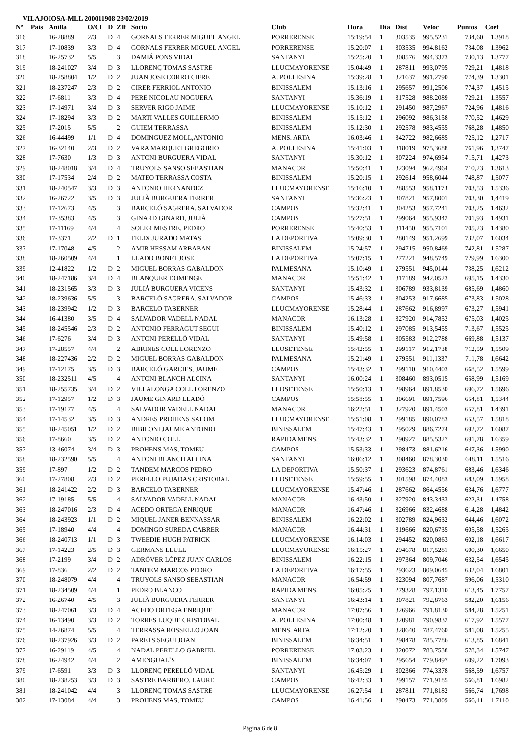VILAJOIOSA-MLL 200011908 23/02/2019
| Nº | Pais | Anilla | O/Cl | D | ZIf | Socio | Club | Hora | Dia | Dist | Veloc | Puntos | Coef |
| --- | --- | --- | --- | --- | --- | --- | --- | --- | --- | --- | --- | --- | --- |
| 316 | | 16-28889 | 2/3 | D | 4 | GORNALS FERRER MIGUEL ANGEL | PORRERENSE | 15:19:54 | 1 | 303535 | 995,5231 | 734,60 | 1,3918 |
| 317 | | 17-10839 | 3/3 | D | 4 | GORNALS FERRER MIGUEL ANGEL | PORRERENSE | 15:20:07 | 1 | 303535 | 994,8162 | 734,08 | 1,3962 |
| 318 | | 16-25732 | 5/5 | | 3 | DAMIÁ PONS VIDAL | SANTANYI | 15:25:20 | 1 | 308576 | 994,3373 | 730,13 | 1,3777 |
| 319 | | 18-241027 | 3/4 | D | 3 | LLORENÇ TOMAS SASTRE | LLUCMAYORENSE | 15:04:49 | 1 | 287811 | 993,0795 | 729,21 | 1,4818 |
| 320 | | 18-258804 | 1/2 | D | 2 | JUAN JOSE CORRO CIFRE | A. POLLESINA | 15:39:28 | 1 | 321637 | 991,2790 | 774,39 | 1,3301 |
| 321 | | 18-237247 | 2/3 | D | 2 | CIRER FERRIOL ANTONIO | BINISSALEM | 15:13:16 | 1 | 295657 | 991,2506 | 774,37 | 1,4515 |
| 322 | | 17-6811 | 3/3 | D | 4 | PERE NICOLAU NOGUERA | SANTANYI | 15:36:19 | 1 | 317528 | 988,2089 | 729,21 | 1,3557 |
| 323 | | 17-14971 | 3/4 | D | 3 | SERVER RIGO JAIME | LLUCMAYORENSE | 15:10:12 | 1 | 291450 | 987,2967 | 724,96 | 1,4816 |
| 324 | | 17-18294 | 3/3 | D | 2 | MARTI VALLES GUILLERMO | BINISSALEM | 15:15:12 | 1 | 296092 | 986,3158 | 770,52 | 1,4629 |
| 325 | | 17-2015 | 5/5 | | 2 | GUIEM TERRASSA | BINISSALEM | 15:12:30 | 1 | 292578 | 983,4555 | 768,28 | 1,4850 |
| 326 | | 16-44499 | 1/1 | D | 4 | DOMINGUEZ MOLL,ANTONIO | MENS. ARTA | 16:03:46 | 1 | 342722 | 982,6685 | 725,12 | 1,2717 |
| 327 | | 16-32140 | 2/3 | D | 2 | VARA MARQUET GREGORIO | A. POLLESINA | 15:41:03 | 1 | 318019 | 975,3688 | 761,96 | 1,3747 |
| 328 | | 17-7630 | 1/3 | D | 3 | ANTONI BURGUERA VIDAL | SANTANYI | 15:30:12 | 1 | 307224 | 974,6954 | 715,71 | 1,4273 |
| 329 | | 18-248018 | 3/4 | D | 4 | TRUYOLS SANSO SEBASTIAN | MANACOR | 15:50:41 | 1 | 323094 | 962,4964 | 710,23 | 1,3613 |
| 330 | | 17-17534 | 2/4 | D | 2 | MATEO TERRASSA COSTA | BINISSALEM | 15:20:15 | 1 | 292614 | 958,6044 | 748,87 | 1,5077 |
| 331 | | 18-240547 | 3/3 | D | 3 | ANTONIO HERNANDEZ | LLUCMAYORENSE | 15:16:10 | 1 | 288553 | 958,1173 | 703,53 | 1,5336 |
| 332 | | 16-26722 | 3/5 | D | 3 | JULIÀ BURGUERA FERRER | SANTANYI | 15:36:23 | 1 | 307821 | 957,8001 | 703,30 | 1,4419 |
| 333 | | 17-12673 | 4/5 | | 3 | BARCELÓ SAGRERA, SALVADOR | CAMPOS | 15:32:41 | 1 | 304253 | 957,7241 | 703,25 | 1,4632 |
| 334 | | 17-35383 | 4/5 | | 3 | GINARD GINARD, JULIÀ | CAMPOS | 15:27:51 | 1 | 299064 | 955,9342 | 701,93 | 1,4931 |
| 335 | | 17-11169 | 4/4 | | 4 | SOLER MESTRE, PEDRO | PORRERENSE | 15:40:53 | 1 | 311450 | 955,7101 | 705,23 | 1,4380 |
| 336 | | 17-3371 | 2/2 | D | 1 | FELIX JURADO MATAS | LA DEPORTIVA | 15:09:30 | 1 | 280149 | 951,2699 | 732,07 | 1,6034 |
| 337 | | 17-17048 | 4/5 | | 2 | AMIR HESSAM ARBABAN | BINISSALEM | 15:24:57 | 1 | 294715 | 950,8469 | 742,81 | 1,5287 |
| 338 | | 18-260509 | 4/4 | | 1 | LLADO BONET JOSE | LA DEPORTIVA | 15:07:15 | 1 | 277221 | 948,5749 | 729,99 | 1,6300 |
| 339 | | 12-41822 | 1/2 | D | 2 | MIGUEL BORRAS GABALDON | PALMESANA | 15:10:49 | 1 | 279551 | 945,0144 | 738,25 | 1,6212 |
| 340 | | 18-247186 | 3/4 | D | 4 | BLANQUER DOMENGE | MANACOR | 15:51:42 | 1 | 317189 | 942,0523 | 695,15 | 1,4330 |
| 341 | | 18-231565 | 3/3 | D | 3 | JULIÁ BURGUERA VICENS | SANTANYI | 15:43:32 | 1 | 306789 | 933,8139 | 685,69 | 1,4860 |
| 342 | | 18-239636 | 5/5 | | 3 | BARCELÓ SAGRERA, SALVADOR | CAMPOS | 15:46:33 | 1 | 304253 | 917,6685 | 673,83 | 1,5028 |
| 343 | | 18-239942 | 1/2 | D | 3 | BARCELO TABERNER | LLUCMAYORENSE | 15:28:44 | 1 | 287662 | 916,8997 | 673,27 | 1,5941 |
| 344 | | 16-41380 | 3/5 | D | 4 | SALVADOR VADELL NADAL | MANACOR | 16:13:28 | 1 | 327920 | 914,7852 | 675,03 | 1,4025 |
| 345 | | 18-245546 | 2/3 | D | 2 | ANTONIO FERRAGUT SEGUI | BINISSALEM | 15:40:12 | 1 | 297085 | 913,5455 | 713,67 | 1,5525 |
| 346 | | 17-6276 | 3/4 | D | 3 | ANTONI PERELLÓ VIDAL | SANTANYI | 15:49:58 | 1 | 305583 | 912,2788 | 669,88 | 1,5137 |
| 347 | | 17-28557 | 4/4 | | 2 | ABRINES COLL LORENZO | LLOSETENSE | 15:42:55 | 1 | 299117 | 912,1738 | 712,59 | 1,5509 |
| 348 | | 18-227436 | 2/2 | D | 2 | MIGUEL BORRAS GABALDON | PALMESANA | 15:21:49 | 1 | 279551 | 911,1337 | 711,78 | 1,6642 |
| 349 | | 17-12175 | 3/5 | D | 3 | BARCELÓ GARCIES, JAUME | CAMPOS | 15:43:32 | 1 | 299110 | 910,4403 | 668,52 | 1,5599 |
| 350 | | 18-232511 | 4/5 | | 4 | ANTONI BLANCH ALCINA | SANTANYI | 16:00:24 | 1 | 308460 | 893,0515 | 658,99 | 1,5169 |
| 351 | | 18-255735 | 3/4 | D | 2 | VILLALONGA COLL LORENZO | LLOSETENSE | 15:50:13 | 1 | 298964 | 891,8530 | 696,72 | 1,5696 |
| 352 | | 17-12957 | 1/2 | D | 3 | JAUME GINARD LLADÓ | CAMPOS | 15:58:55 | 1 | 306691 | 891,7596 | 654,81 | 1,5344 |
| 353 | | 17-19177 | 4/5 | | 4 | SALVADOR VADELL NADAL | MANACOR | 16:22:51 | 1 | 327920 | 891,4503 | 657,81 | 1,4391 |
| 354 | | 17-14532 | 3/5 | D | 3 | ANDRES PROHENS SALOM | LLUCMAYORENSE | 15:51:08 | 1 | 299185 | 890,0783 | 653,57 | 1,5818 |
| 355 | | 18-245051 | 1/2 | D | 2 | BIBILONI JAUME ANTONIO | BINISSALEM | 15:47:43 | 1 | 295029 | 886,7274 | 692,72 | 1,6087 |
| 356 | | 17-8660 | 3/5 | D | 2 | ANTONIO COLL | RAPIDA MENS. | 15:43:32 | 1 | 290927 | 885,5327 | 691,78 | 1,6359 |
| 357 | | 13-46074 | 3/4 | D | 3 | PROHENS MAS, TOMEU | CAMPOS | 15:53:33 | 1 | 298473 | 881,6216 | 647,36 | 1,5990 |
| 358 | | 18-232590 | 5/5 | | 4 | ANTONI BLANCH ALCINA | SANTANYI | 16:06:12 | 1 | 308460 | 878,3030 | 648,11 | 1,5516 |
| 359 | | 17-897 | 1/2 | D | 2 | TANDEM MARCOS PEDRO | LA DEPORTIVA | 15:50:37 | 1 | 293623 | 874,8761 | 683,46 | 1,6346 |
| 360 | | 17-27808 | 2/3 | D | 2 | PERELLO PUJADAS CRISTOBAL | LLOSETENSE | 15:59:55 | 1 | 301598 | 874,4083 | 683,09 | 1,5958 |
| 361 | | 18-241422 | 2/2 | D | 3 | BARCELO TABERNER | LLUCMAYORENSE | 15:47:46 | 1 | 287662 | 864,4556 | 634,76 | 1,6777 |
| 362 | | 17-19185 | 5/5 | | 4 | SALVADOR VADELL NADAL | MANACOR | 16:43:50 | 1 | 327920 | 843,3433 | 622,31 | 1,4758 |
| 363 | | 18-247016 | 2/3 | D | 4 | ACEDO ORTEGA ENRIQUE | MANACOR | 16:47:46 | 1 | 326966 | 832,4688 | 614,28 | 1,4842 |
| 364 | | 18-243923 | 1/1 | D | 2 | MIQUEL JANER BENNASSAR | BINISSALEM | 16:22:02 | 1 | 302789 | 824,9632 | 644,46 | 1,6072 |
| 365 | | 17-18940 | 4/4 | | 4 | DOMINGO SUREDA CABRER | MANACOR | 16:44:31 | 1 | 319666 | 820,6735 | 605,58 | 1,5265 |
| 366 | | 18-240713 | 1/1 | D | 3 | TWEEDIE HUGH PATRICK | LLUCMAYORENSE | 16:14:03 | 1 | 294452 | 820,0863 | 602,18 | 1,6617 |
| 367 | | 17-14223 | 2/5 | D | 3 | GERMANS LLULL | LLUCMAYORENSE | 16:15:27 | 1 | 294678 | 817,5281 | 600,30 | 1,6650 |
| 368 | | 17-2199 | 3/4 | D | 2 | ADRÓVER LÓPEZ JUAN CARLOS | BINISSALEM | 16:22:15 | 1 | 297364 | 809,7046 | 632,54 | 1,6545 |
| 369 | | 17-836 | 2/2 | D | 2 | TANDEM MARCOS PEDRO | LA DEPORTIVA | 16:17:55 | 1 | 293623 | 809,0645 | 632,04 | 1,6801 |
| 370 | | 18-248079 | 4/4 | | 4 | TRUYOLS SANSO SEBASTIAN | MANACOR | 16:54:59 | 1 | 323094 | 807,7687 | 596,06 | 1,5310 |
| 371 | | 18-234509 | 4/4 | | 1 | PEDRO BLANCO | RAPIDA MENS. | 16:05:25 | 1 | 279328 | 797,1310 | 613,45 | 1,7757 |
| 372 | | 16-26740 | 4/5 | | 3 | JULIÀ BURGUERA FERRER | SANTANYI | 16:43:14 | 1 | 307821 | 792,8763 | 582,20 | 1,6156 |
| 373 | | 18-247061 | 3/3 | D | 4 | ACEDO ORTEGA ENRIQUE | MANACOR | 17:07:56 | 1 | 326966 | 791,8130 | 584,28 | 1,5251 |
| 374 | | 16-13490 | 3/3 | D | 2 | TORRES LUQUE CRISTOBAL | A. POLLESINA | 17:00:48 | 1 | 320981 | 790,9832 | 617,92 | 1,5577 |
| 375 | | 14-26874 | 5/5 | | 4 | TERRASSA ROSSELLO JOAN | MENS. ARTA | 17:12:20 | 1 | 328640 | 787,4760 | 581,08 | 1,5255 |
| 376 | | 18-237926 | 3/3 | D | 2 | PARETS SEGUI JOAN | BINISSALEM | 16:34:51 | 1 | 298478 | 785,7786 | 613,85 | 1,6841 |
| 377 | | 16-29119 | 4/5 | | 4 | NADAL PERELLO GABRIEL | PORRERENSE | 17:03:23 | 1 | 320072 | 783,7538 | 578,34 | 1,5747 |
| 378 | | 16-24942 | 4/4 | | 2 | AMENGUAL`S | BINISSALEM | 16:34:07 | 1 | 295654 | 779,8497 | 609,22 | 1,7093 |
| 379 | | 17-6591 | 3/3 | D | 3 | LLORENÇ PERELLÓ VIDAL | SANTANYI | 16:45:29 | 1 | 302366 | 774,3378 | 568,59 | 1,6757 |
| 380 | | 18-238253 | 3/3 | D | 3 | SASTRE BARBERO, LAURE | CAMPOS | 16:42:33 | 1 | 299157 | 771,9185 | 566,81 | 1,6982 |
| 381 | | 18-241042 | 4/4 | | 3 | LLORENÇ TOMAS SASTRE | LLUCMAYORENSE | 16:27:54 | 1 | 287811 | 771,8182 | 566,74 | 1,7698 |
| 382 | | 17-13084 | 4/4 | | 3 | PROHENS MAS, TOMEU | CAMPOS | 16:41:56 | 1 | 298473 | 771,3809 | 566,41 | 1,7110 |
Página 6 de 8